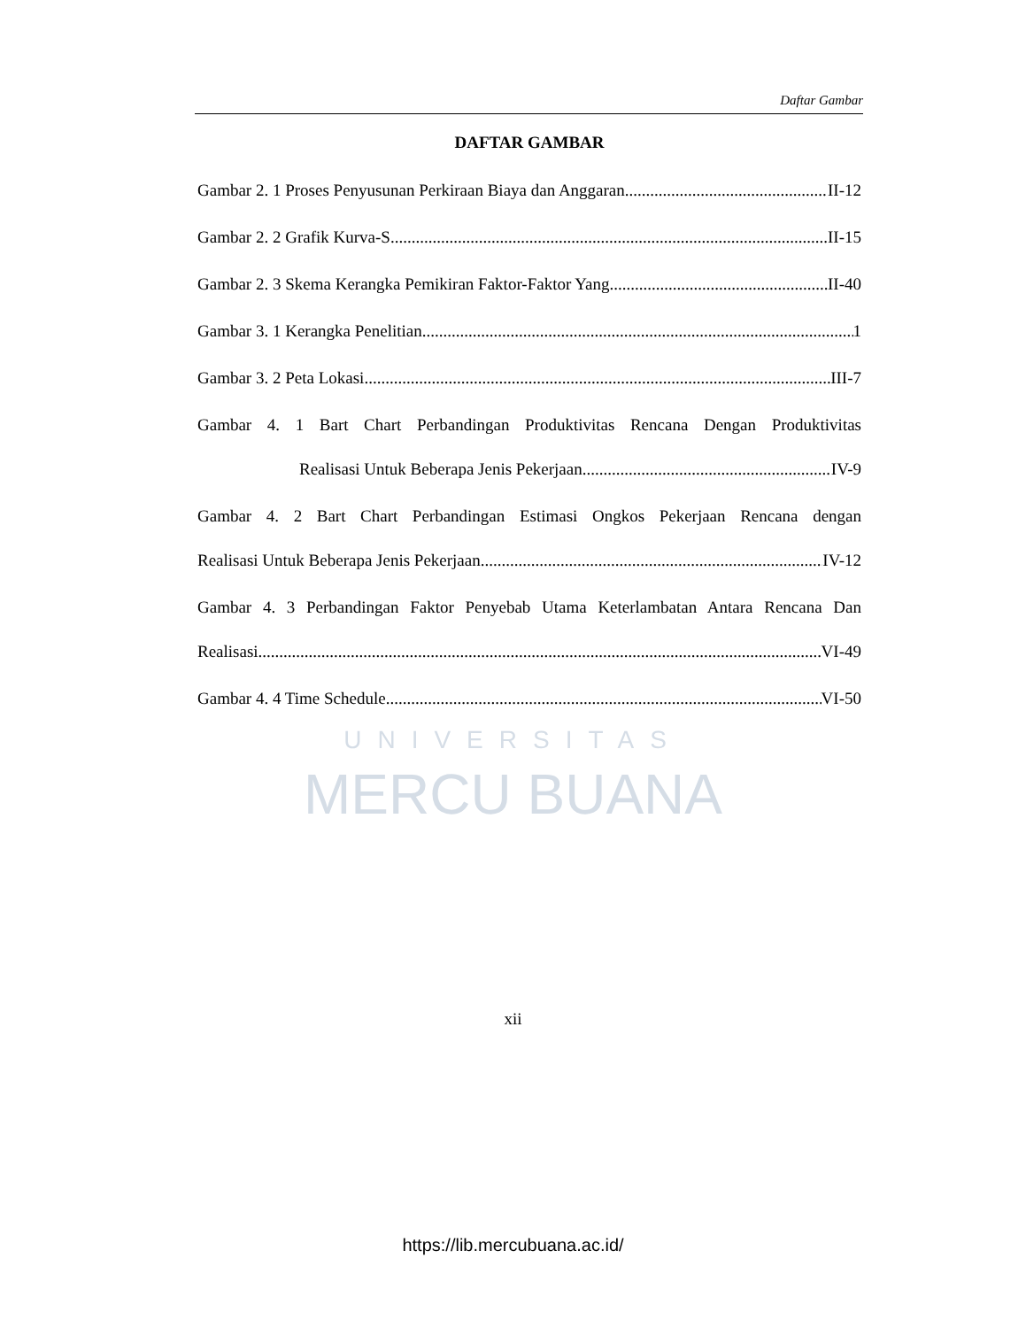Daftar Gambar
UNIVERSITAS
MERCU BUANA
DAFTAR GAMBAR
Gambar 2. 1 Proses Penyusunan Perkiraan Biaya dan Anggaran II-12
Gambar 2. 2 Grafik Kurva-S II-15
Gambar 2. 3 Skema Kerangka Pemikiran Faktor-Faktor Yang II-40
Gambar 3. 1 Kerangka Penelitian 1
Gambar 3. 2 Peta Lokasi III-7
Gambar 4. 1 Bart Chart Perbandingan Produktivitas Rencana Dengan Produktivitas
Realisasi Untuk Beberapa Jenis Pekerjaan IV-9
Gambar 4. 2 Bart Chart Perbandingan Estimasi Ongkos Pekerjaan Rencana dengan
Realisasi Untuk Beberapa Jenis Pekerjaan IV-12
Gambar 4. 3 Perbandingan Faktor Penyebab Utama Keterlambatan Antara Rencana Dan
Realisasi VI-49
Gambar 4. 4 Time Schedule VI-50
xii
https://lib.mercubuana.ac.id/